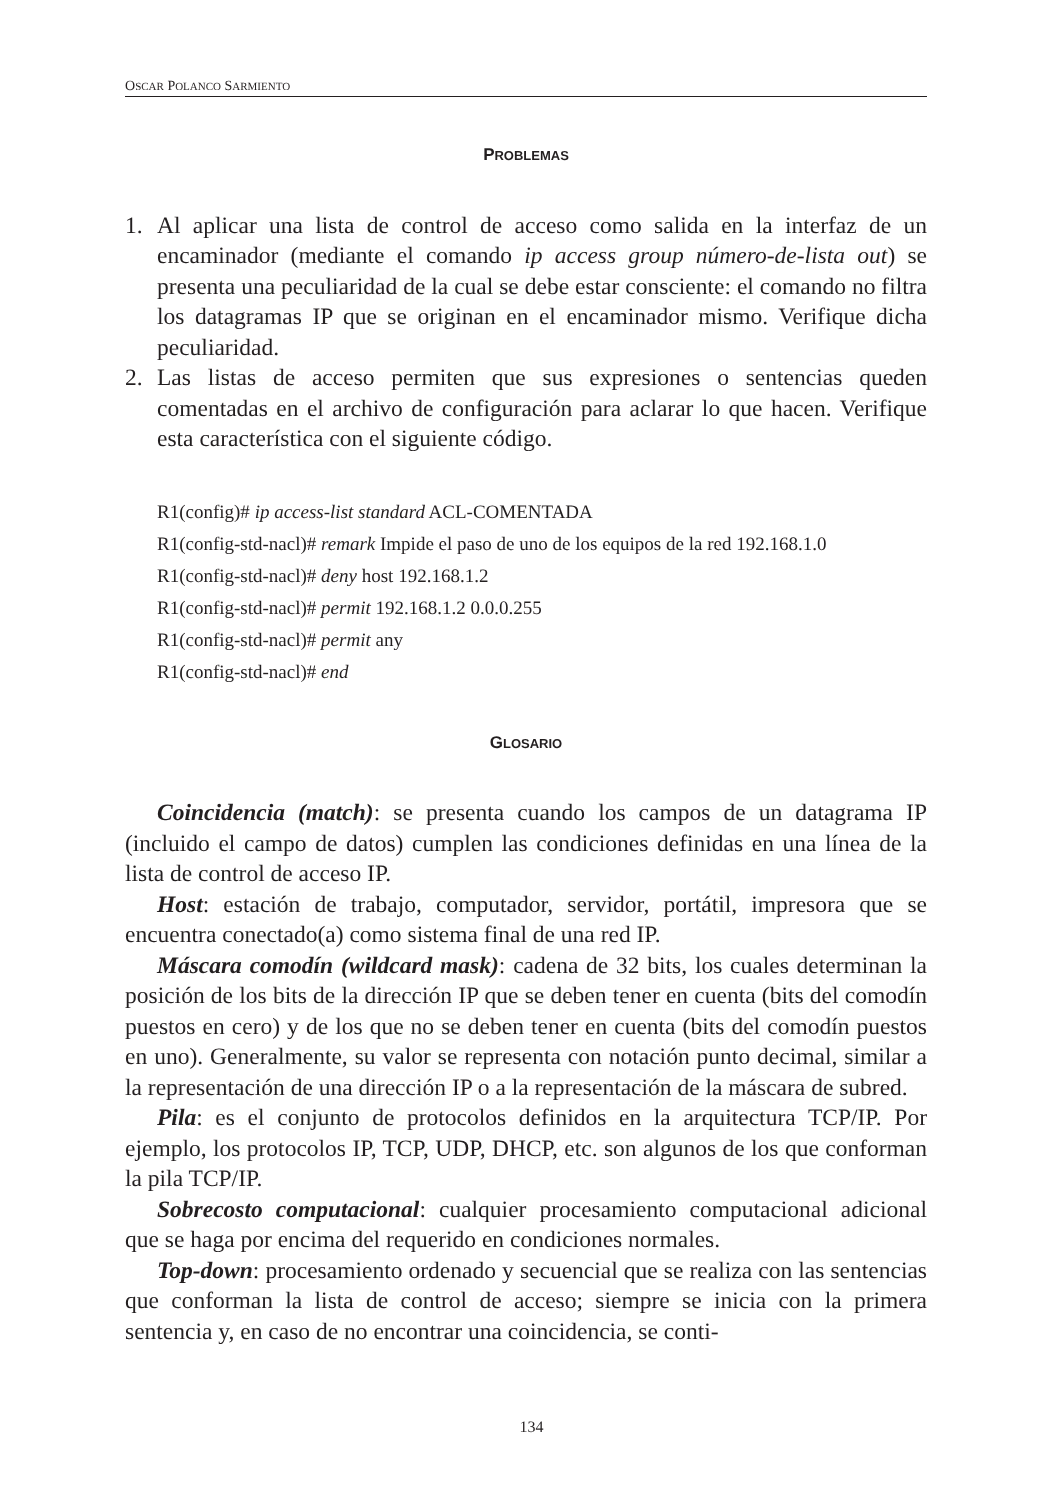OSCAR POLANCO SARMIENTO
PROBLEMAS
1. Al aplicar una lista de control de acceso como salida en la interfaz de un encaminador (mediante el comando ip access group número-de-lista out) se presenta una peculiaridad de la cual se debe estar consciente: el comando no filtra los datagramas IP que se originan en el encaminador mismo. Verifique dicha peculiaridad.
2. Las listas de acceso permiten que sus expresiones o sentencias queden comentadas en el archivo de configuración para aclarar lo que hacen. Verifique esta característica con el siguiente código.
R1(config)# ip access-list standard ACL-COMENTADA
R1(config-std-nacl)# remark Impide el paso de uno de los equipos de la red 192.168.1.0
R1(config-std-nacl)# deny host 192.168.1.2
R1(config-std-nacl)# permit 192.168.1.2 0.0.0.255
R1(config-std-nacl)# permit any
R1(config-std-nacl)# end
GLOSARIO
Coincidencia (match): se presenta cuando los campos de un datagrama IP (incluido el campo de datos) cumplen las condiciones definidas en una línea de la lista de control de acceso IP.
Host: estación de trabajo, computador, servidor, portátil, impresora que se encuentra conectado(a) como sistema final de una red IP.
Máscara comodín (wildcard mask): cadena de 32 bits, los cuales determinan la posición de los bits de la dirección IP que se deben tener en cuenta (bits del comodín puestos en cero) y de los que no se deben tener en cuenta (bits del comodín puestos en uno). Generalmente, su valor se representa con notación punto decimal, similar a la representación de una dirección IP o a la representación de la máscara de subred.
Pila: es el conjunto de protocolos definidos en la arquitectura TCP/IP. Por ejemplo, los protocolos IP, TCP, UDP, DHCP, etc. son algunos de los que conforman la pila TCP/IP.
Sobrecosto computacional: cualquier procesamiento computacional adicional que se haga por encima del requerido en condiciones normales.
Top-down: procesamiento ordenado y secuencial que se realiza con las sentencias que conforman la lista de control de acceso; siempre se inicia con la primera sentencia y, en caso de no encontrar una coincidencia, se conti-
134